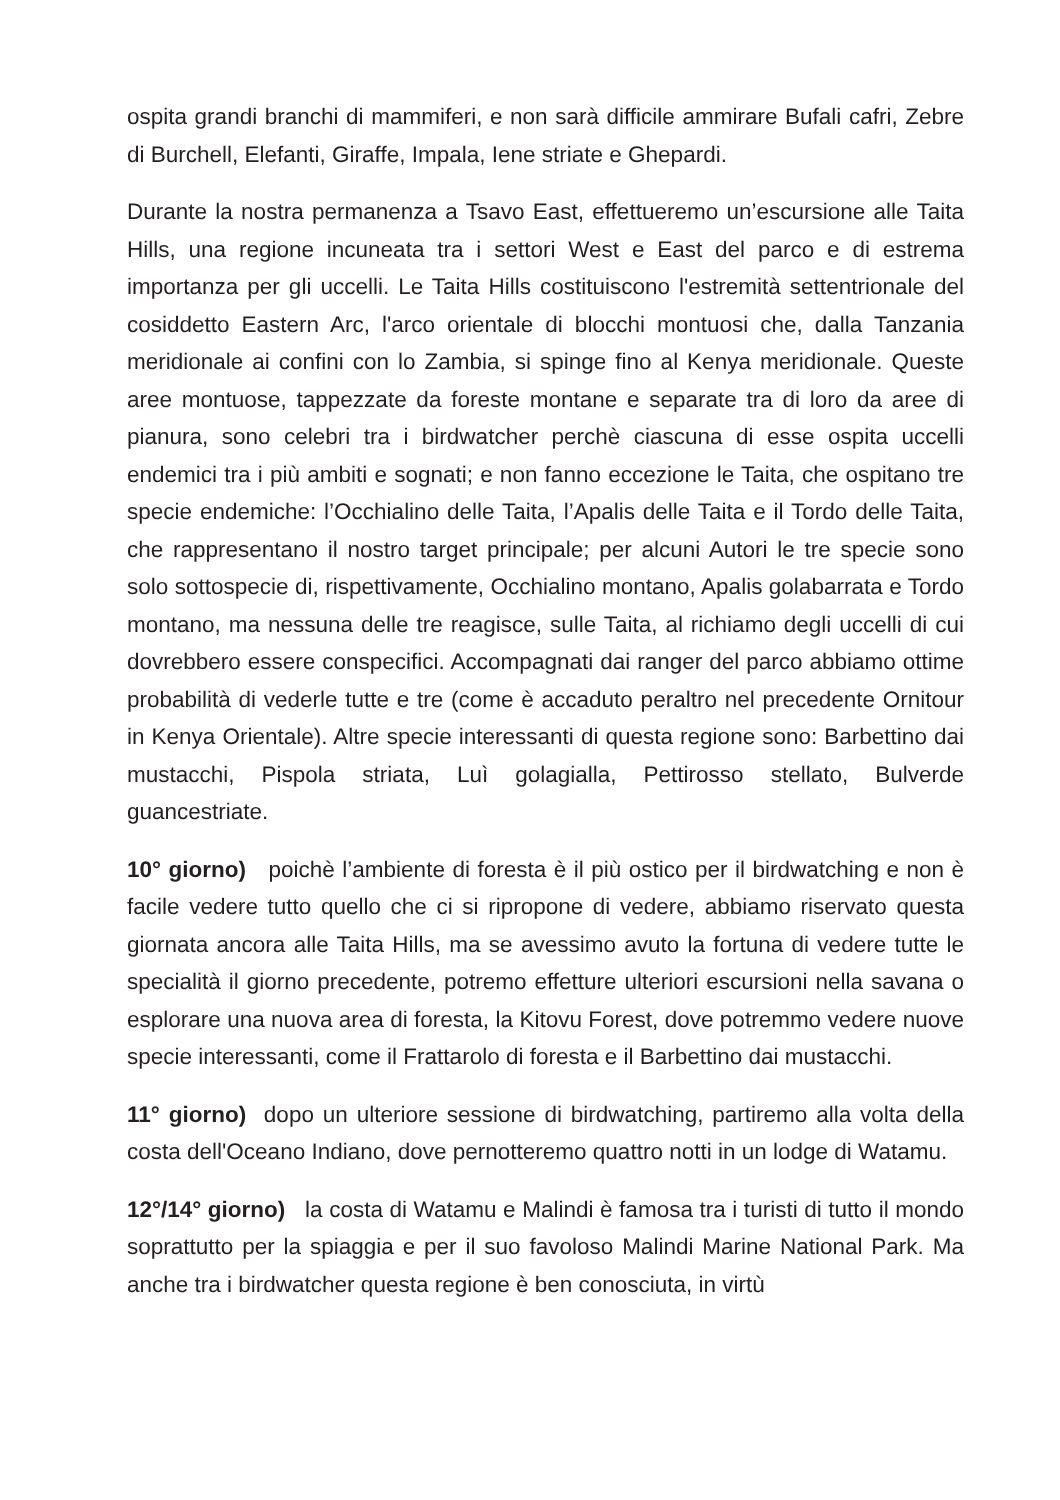ospita grandi branchi di mammiferi, e non sarà difficile ammirare Bufali cafri, Zebre di Burchell, Elefanti, Giraffe, Impala, Iene striate e Ghepardi.
Durante la nostra permanenza a Tsavo East, effettueremo un’escursione alle Taita Hills, una regione incuneata tra i settori West e East del parco e di estrema importanza per gli uccelli. Le Taita Hills costituiscono l'estremità settentrionale del cosiddetto Eastern Arc, l'arco orientale di blocchi montuosi che, dalla Tanzania meridionale ai confini con lo Zambia, si spinge fino al Kenya meridionale. Queste aree montuose, tappezzate da foreste montane e separate tra di loro da aree di pianura, sono celebri tra i birdwatcher perchè ciascuna di esse ospita uccelli endemici tra i più ambiti e sognati; e non fanno eccezione le Taita, che ospitano tre specie endemiche: l’Occhialino delle Taita, l’Apalis delle Taita e il Tordo delle Taita, che rappresentano il nostro target principale; per alcuni Autori le tre specie sono solo sottospecie di, rispettivamente, Occhialino montano, Apalis golabarrata e Tordo montano, ma nessuna delle tre reagisce, sulle Taita, al richiamo degli uccelli di cui dovrebbero essere conspecifici. Accompagnati dai ranger del parco abbiamo ottime probabilità di vederle tutte e tre (come è accaduto peraltro nel precedente Ornitour in Kenya Orientale). Altre specie interessanti di questa regione sono: Barbettino dai mustacchi, Pispola striata, Luì golagialla, Pettirosso stellato, Bulverde guancestriate.
10° giorno) poichè l’ambiente di foresta è il più ostico per il birdwatching e non è facile vedere tutto quello che ci si ripropone di vedere, abbiamo riservato questa giornata ancora alle Taita Hills, ma se avessimo avuto la fortuna di vedere tutte le specialità il giorno precedente, potremo effetture ulteriori escursioni nella savana o esplorare una nuova area di foresta, la Kitovu Forest, dove potremmo vedere nuove specie interessanti, come il Frattarolo di foresta e il Barbettino dai mustacchi.
11° giorno) dopo un ulteriore sessione di birdwatching, partiremo alla volta della costa dell'Oceano Indiano, dove pernotteremo quattro notti in un lodge di Watamu.
12°/14° giorno) la costa di Watamu e Malindi è famosa tra i turisti di tutto il mondo soprattutto per la spiaggia e per il suo favoloso Malindi Marine National Park. Ma anche tra i birdwatcher questa regione è ben conosciuta, in virtù